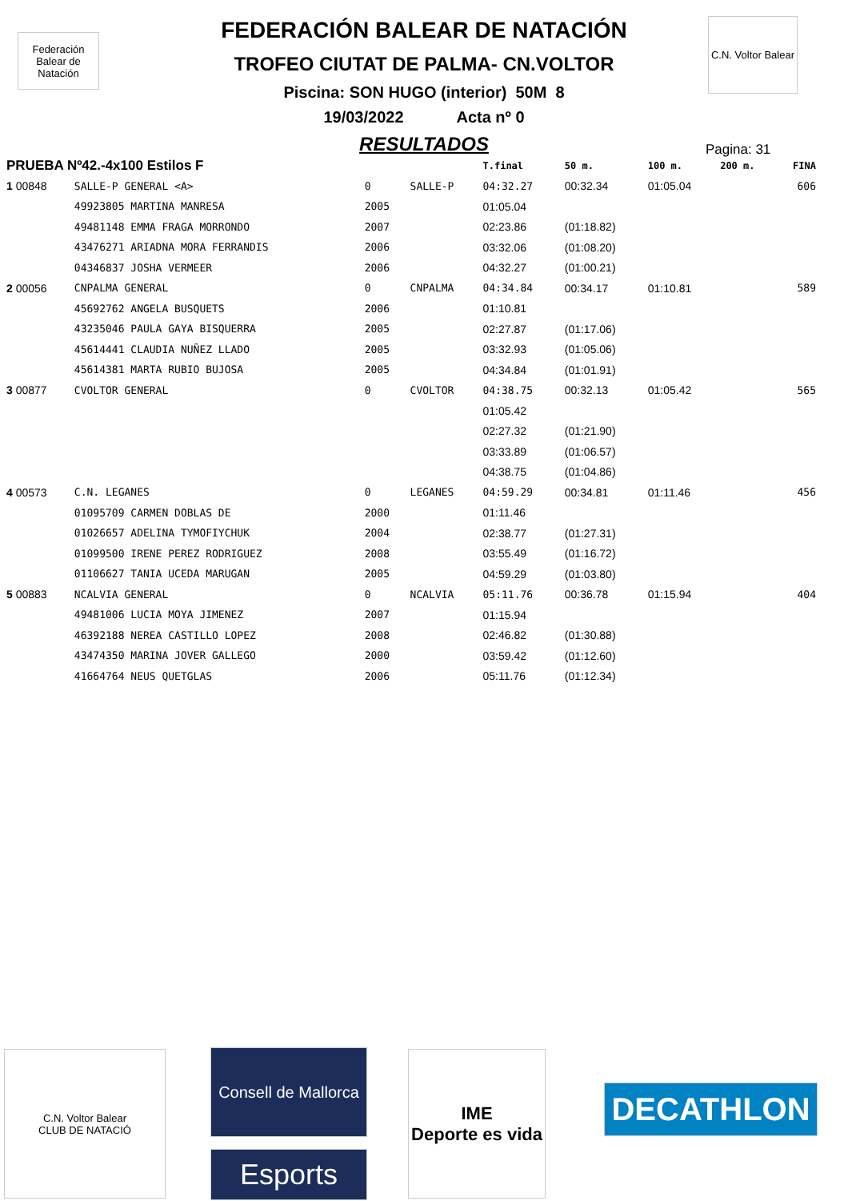Federación Balear de Natación
C.N. Voltor Balear
FEDERACIÓN BALEAR DE NATACIÓN
TROFEO CIUTAT DE PALMA- CN.VOLTOR
Piscina: SON HUGO (interior) 50M 8
19/03/2022 Acta nº 0
RESULTADOS
Pagina: 31
| PRUEBA Nº42.-4x100 Estilos F | | | | T.final | 50 m. | 100 m. | 200 m. | FINA |
| 1 00848 | SALLE-P GENERAL <A> | 0 | SALLE-P | 04:32.27 | 00:32.34 | 01:05.04 | | 606 |
| | 49923805 MARTINA MANRESA | 2005 | | 01:05.04 | | | | |
| | 49481148 EMMA FRAGA MORRONDO | 2007 | | 02:23.86 | (01:18.82) | | | |
| | 43476271 ARIADNA MORA FERRANDIS | 2006 | | 03:32.06 | (01:08.20) | | | |
| | 04346837 JOSHA VERMEER | 2006 | | 04:32.27 | (01:00.21) | | | |
| 2 00056 | CNPALMA GENERAL | 0 | CNPALMA | 04:34.84 | 00:34.17 | 01:10.81 | | 589 |
| | 45692762 ANGELA BUSQUETS | 2006 | | 01:10.81 | | | | |
| | 43235046 PAULA GAYA BISQUERRA | 2005 | | 02:27.87 | (01:17.06) | | | |
| | 45614441 CLAUDIA NUÑEZ LLADO | 2005 | | 03:32.93 | (01:05.06) | | | |
| | 45614381 MARTA RUBIO BUJOSA | 2005 | | 04:34.84 | (01:01.91) | | | |
| 3 00877 | CVOLTOR GENERAL | 0 | CVOLTOR | 04:38.75 | 00:32.13 | 01:05.42 | | 565 |
| | | | | 01:05.42 | | | | |
| | | | | 02:27.32 | (01:21.90) | | | |
| | | | | 03:33.89 | (01:06.57) | | | |
| | | | | 04:38.75 | (01:04.86) | | | |
| 4 00573 | C.N. LEGANES | 0 | LEGANES | 04:59.29 | 00:34.81 | 01:11.46 | | 456 |
| | 01095709 CARMEN DOBLAS DE | 2000 | | 01:11.46 | | | | |
| | 01026657 ADELINA TYMOFIYCHUK | 2004 | | 02:38.77 | (01:27.31) | | | |
| | 01099500 IRENE PEREZ RODRIGUEZ | 2008 | | 03:55.49 | (01:16.72) | | | |
| | 01106627 TANIA UCEDA MARUGAN | 2005 | | 04:59.29 | (01:03.80) | | | |
| 5 00883 | NCALVIA GENERAL | 0 | NCALVIA | 05:11.76 | 00:36.78 | 01:15.94 | | 404 |
| | 49481006 LUCIA MOYA JIMENEZ | 2007 | | 01:15.94 | | | | |
| | 46392188 NEREA CASTILLO LOPEZ | 2008 | | 02:46.82 | (01:30.88) | | | |
| | 43474350 MARINA JOVER GALLEGO | 2000 | | 03:59.42 | (01:12.60) | | | |
| | 41664764 NEUS QUETGLAS | 2006 | | 05:11.76 | (01:12.34) | | | |
C.N. Voltor Balear
CLUB DE NATACIÓ
Consell de Mallorca
Esports
IME
Deporte es vida
DECATHLON